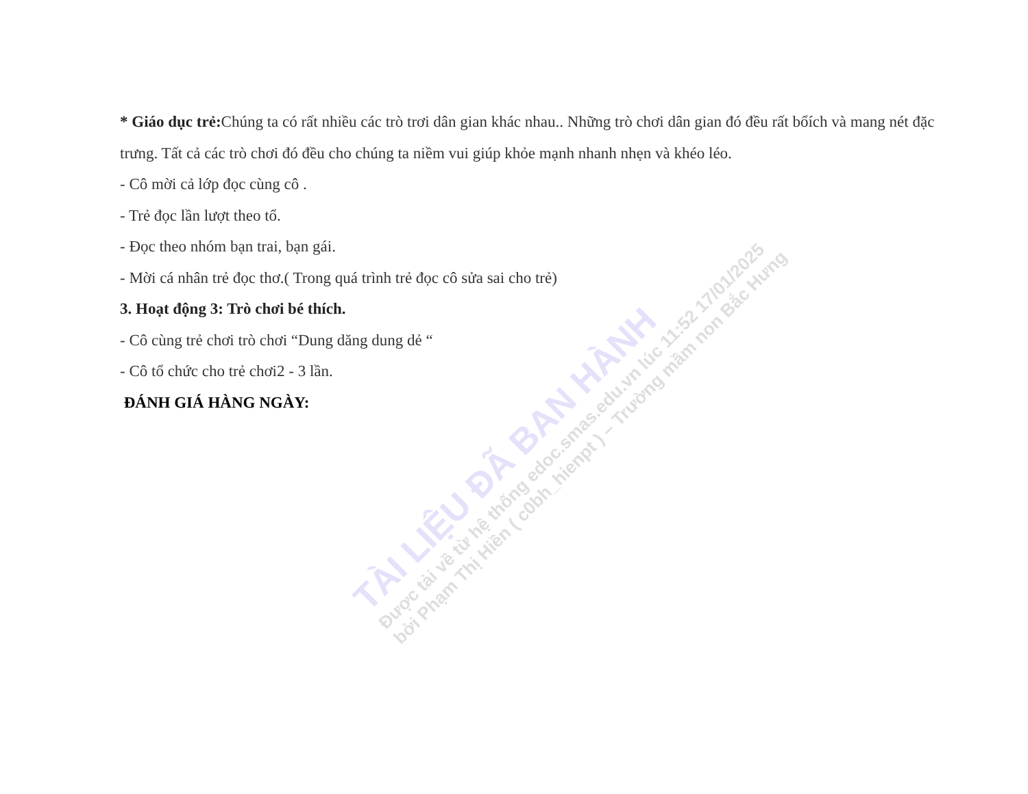* Giáo dục trẻ: Chúng ta có rất nhiều các trò trơi dân gian khác nhau.. Những trò chơi dân gian đó đều rất bổích và mang nét đặc trưng. Tất cả các trò chơi đó đều cho chúng ta niềm vui giúp khỏe mạnh nhanh nhẹn và khéo léo.
- Cô mời cả lớp đọc cùng cô .
- Trẻ đọc lần lượt theo tổ.
- Đọc theo nhóm bạn trai, bạn gái.
- Mời cá nhân trẻ đọc thơ.( Trong quá trình trẻ đọc cô sửa sai cho trẻ)
3. Hoạt động 3: Trò chơi bé thích.
- Cô cùng trẻ chơi trò chơi “Dung dăng dung dẻ “
- Cô tổ chức cho trẻ chơi2 - 3 lần.
ĐÁNH GIÁ HÀNG NGÀY:
TÀI LIỆU ĐÃ BAN HÀNH
Được tải về từ hệ thống edoc.smas.edu.vn lúc 11:52 17/01/2025
bởi Phạm Thị Hiền ( c0bh_hienpt ) – Trường mầm non Bắc Hưng